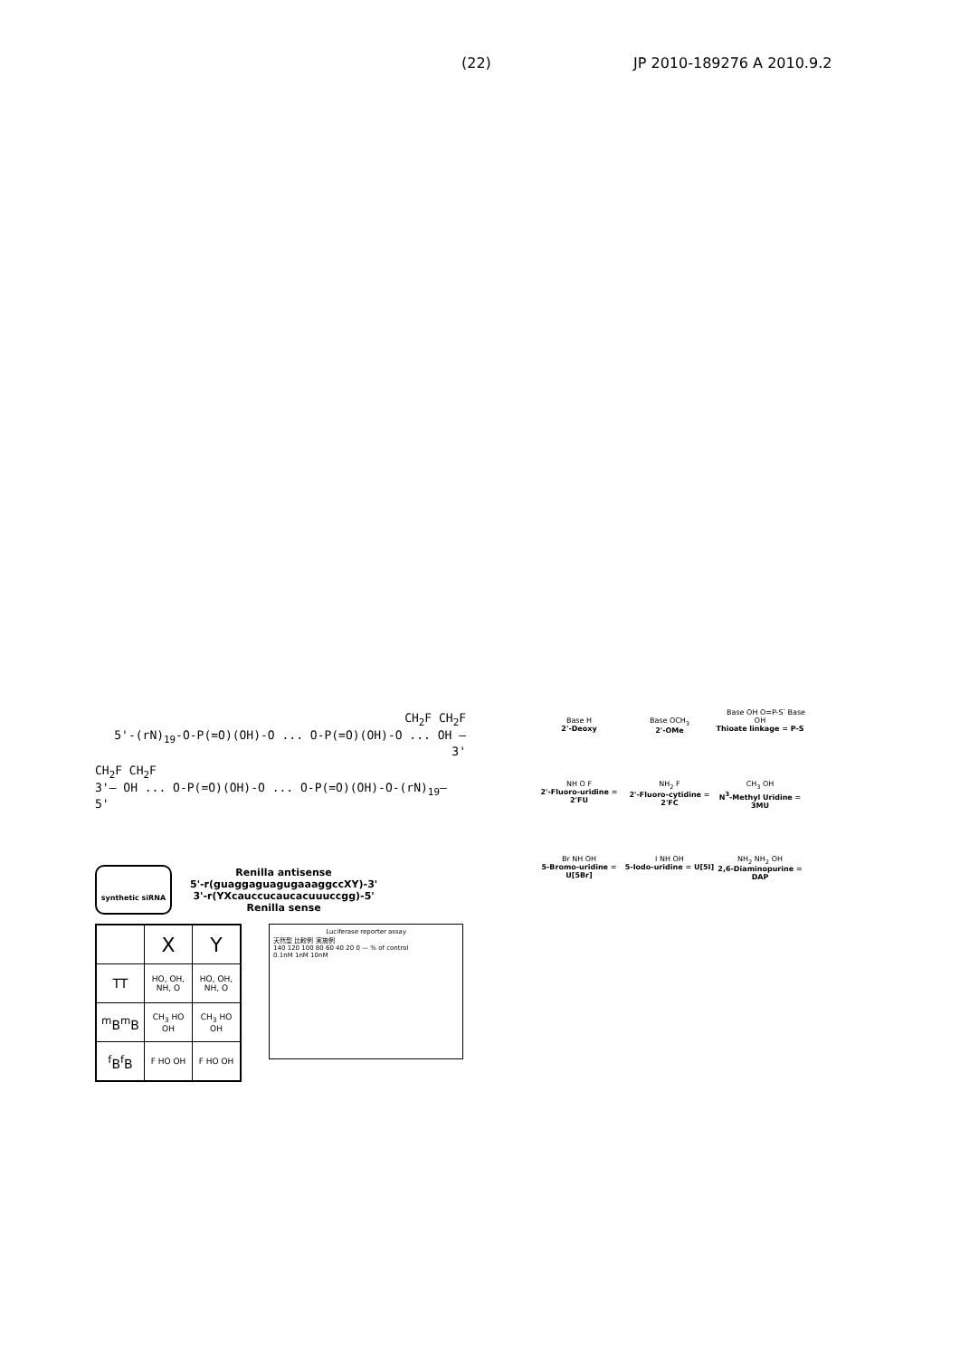(22) JP 2010-189276 A 2010.9.2
CH<sub>2</sub>F CH<sub>2</sub>F
5'-(rN)<sub>19</sub>-O-P(=O)(OH)-O ... O-P(=O)(OH)-O ... OH — 3'
CH<sub>2</sub>F CH<sub>2</sub>F
3'— OH ... O-P(=O)(OH)-O ... O-P(=O)(OH)-O-(rN)<sub>19</sub>— 5'
synthetic siRNA
Renilla antisense
5'-r(guaggaguagugaaaggccXY)-3'
3'-r(YXcauccucaucacuuuccgg)-5'
Renilla sense
| | X | Y |
| --- | --- | --- |
| TT | HO, OH, NH, O | HO, OH, NH, O |
| <sup>m</sup> B<sup>m</sup>B | CH<sub>3</sub> HO OH | CH<sub>3</sub> HO OH |
| <sup>f</sup> B<sup>f</sup>B | F HO OH | F HO OH |
Luciferase reporter assay
天然型 比較例 実施例
140 120 100 80 60 40 20 0 — % of control
0.1nM 1nM 10nM
Base OH O=P-S<sup>-</sup> Base
Base H
2'-Deoxy
Base OCH<sub>3</sub>
2'-OMe
OH
Thioate linkage = P-S
NH O F
2'-Fluoro-uridine = 2'FU
NH<sub>2</sub> F
2'-Fluoro-cytidine = 2'FC
CH<sub>3</sub> OH
N<sup>3</sup>-Methyl Uridine = 3MU
Br NH OH
5-Bromo-uridine = U[5Br]
I NH OH
5-Iodo-uridine = U[5I]
NH<sub>2</sub> NH<sub>2</sub> OH
2,6-Diaminopurine = DAP